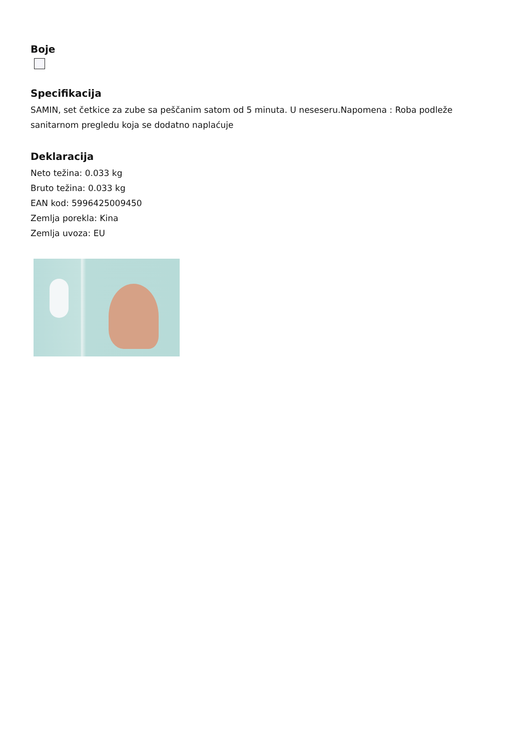Boje
Specifikacija
SAMIN, set četkice za zube sa peščanim satom od 5 minuta. U neseseru.Napomena : Roba podleže sanitarnom pregledu koja se dodatno naplaćuje
Deklaracija
Neto težina: 0.033 kg
Bruto težina: 0.033 kg
EAN kod: 5996425009450
Zemlja porekla: Kina
Zemlja uvoza: EU